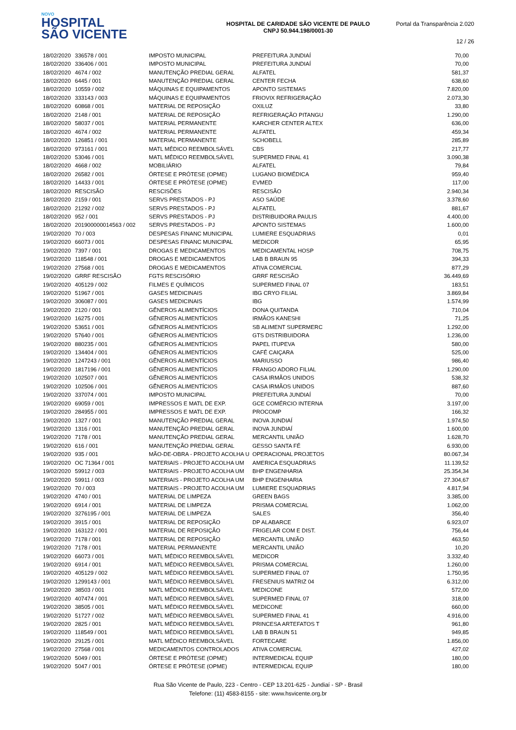NOVO
HOSPITAL
SÃO VICENTE
HOSPITAL DE CARIDADE SÃO VICENTE DE PAULO
CNPJ 50.944.198/0001-30
Portal da Transparência 2.020
12 / 26
| 18/02/2020 | 336578 / 001 | IMPOSTO MUNICIPAL | PREFEITURA JUNDIAÍ | 70,00 |
| 18/02/2020 | 336406 / 001 | IMPOSTO MUNICIPAL | PREFEITURA JUNDIAÍ | 70,00 |
| 18/02/2020 | 4674 / 002 | MANUTENÇÃO PREDIAL GERAL | ALFATEL | 581,37 |
| 18/02/2020 | 6445 / 001 | MANUTENÇÃO PREDIAL GERAL | CENTER FECHA | 638,60 |
| 18/02/2020 | 10559 / 002 | MÁQUINAS E EQUIPAMENTOS | APONTO SISTEMAS | 7.820,00 |
| 18/02/2020 | 333143 / 003 | MÁQUINAS E EQUIPAMENTOS | FRIOVIX REFRIGERAÇÃO | 2.073,30 |
| 18/02/2020 | 60868 / 001 | MATERIAL DE REPOSIÇÃO | OXILUZ | 33,80 |
| 18/02/2020 | 2148 / 001 | MATERIAL DE REPOSIÇÃO | REFRIGERAÇÃO PITANGU | 1.290,00 |
| 18/02/2020 | 58037 / 001 | MATERIAL PERMANENTE | KARCHER CENTER ALTEX | 636,00 |
| 18/02/2020 | 4674 / 002 | MATERIAL PERMANENTE | ALFATEL | 459,34 |
| 18/02/2020 | 126851 / 001 | MATERIAL PERMANENTE | SCHOBELL | 285,89 |
| 18/02/2020 | 973161 / 001 | MATL MÉDICO REEMBOLSÁVEL | CBS | 217,77 |
| 18/02/2020 | 53046 / 001 | MATL MÉDICO REEMBOLSÁVEL | SUPERMED FINAL 41 | 3.090,38 |
| 18/02/2020 | 4668 / 002 | MOBILIÁRIO | ALFATEL | 79,84 |
| 18/02/2020 | 26582 / 001 | ÓRTESE E PRÓTESE (OPME) | LUGANO BIOMÉDICA | 959,40 |
| 18/02/2020 | 14433 / 001 | ÓRTESE E PRÓTESE (OPME) | EVMED | 117,00 |
| 18/02/2020 | RESCISÃO | RESCISÕES | RESCISÃO | 2.940,34 |
| 18/02/2020 | 2159 / 001 | SERVS PRESTADOS - PJ | ASO SAÚDE | 3.378,60 |
| 18/02/2020 | 21292 / 002 | SERVS PRESTADOS - PJ | ALFATEL | 881,67 |
| 18/02/2020 | 952 / 001 | SERVS PRESTADOS - PJ | DISTRIBUIDORA PAULIS | 4.400,00 |
| 18/02/2020 | 201900000014563 / 002 | SERVS PRESTADOS - PJ | APONTO SISTEMAS | 1.600,00 |
| 19/02/2020 | 70 / 003 | DESPESAS FINANC MUNICIPAL | LUMIERE ESQUADRIAS | 0,01 |
| 19/02/2020 | 66073 / 001 | DESPESAS FINANC MUNICIPAL | MEDICOR | 65,95 |
| 19/02/2020 | 7397 / 001 | DROGAS E MEDICAMENTOS | MEDICAMENTAL HOSP | 708,75 |
| 19/02/2020 | 118548 / 001 | DROGAS E MEDICAMENTOS | LAB B BRAUN 95 | 394,33 |
| 19/02/2020 | 27568 / 001 | DROGAS E MEDICAMENTOS | ATIVA COMERCIAL | 877,29 |
| 19/02/2020 | GRRF RESCISÃO | FGTS RESCISÓRIO | GRRF RESCISÃO | 36.449,69 |
| 19/02/2020 | 405129 / 002 | FILMES E QUÍMICOS | SUPERMED FINAL 07 | 183,51 |
| 19/02/2020 | 51967 / 001 | GASES MEDICINAIS | IBG CRYO FILIAL | 3.869,84 |
| 19/02/2020 | 306087 / 001 | GASES MEDICINAIS | IBG | 1.574,99 |
| 19/02/2020 | 2120 / 001 | GÊNEROS ALIMENTÍCIOS | DONA QUITANDA | 710,04 |
| 19/02/2020 | 16275 / 001 | GÊNEROS ALIMENTÍCIOS | IRMÃOS KANESHI | 71,25 |
| 19/02/2020 | 53651 / 001 | GÊNEROS ALIMENTÍCIOS | SB ALIMENT SUPERMERC | 1.292,00 |
| 19/02/2020 | 57640 / 001 | GÊNEROS ALIMENTÍCIOS | GTS DISTRIBUIDORA | 1.236,00 |
| 19/02/2020 | 880235 / 001 | GÊNEROS ALIMENTÍCIOS | PAPEL ITUPEVA | 580,00 |
| 19/02/2020 | 134404 / 001 | GÊNEROS ALIMENTÍCIOS | CAFÉ CAIÇARA | 525,00 |
| 19/02/2020 | 1247243 / 001 | GÊNEROS ALIMENTÍCIOS | MARIUSSO | 986,40 |
| 19/02/2020 | 1817196 / 001 | GÊNEROS ALIMENTÍCIOS | FRANGO ADORO FILIAL | 1.290,00 |
| 19/02/2020 | 102507 / 001 | GÊNEROS ALIMENTÍCIOS | CASA IRMÃOS UNIDOS | 538,32 |
| 19/02/2020 | 102506 / 001 | GÊNEROS ALIMENTÍCIOS | CASA IRMÃOS UNIDOS | 887,60 |
| 19/02/2020 | 337074 / 001 | IMPOSTO MUNICIPAL | PREFEITURA JUNDIAÍ | 70,00 |
| 19/02/2020 | 69059 / 001 | IMPRESSOS E MATL DE EXP. | GCE COMÉRCIO INTERNA | 3.197,00 |
| 19/02/2020 | 284955 / 001 | IMPRESSOS E MATL DE EXP. | PROCOMP | 166,32 |
| 19/02/2020 | 1327 / 001 | MANUTENÇÃO PREDIAL GERAL | INOVA JUNDIAÍ | 1.974,50 |
| 19/02/2020 | 1316 / 001 | MANUTENÇÃO PREDIAL GERAL | INOVA JUNDIAÍ | 1.600,00 |
| 19/02/2020 | 7178 / 001 | MANUTENÇÃO PREDIAL GERAL | MERCANTIL UNIÃO | 1.628,70 |
| 19/02/2020 | 616 / 001 | MANUTENÇÃO PREDIAL GERAL | GESSO SANTA FÉ | 6.930,00 |
| 19/02/2020 | 935 / 001 | MÃO-DE-OBRA - PROJETO ACOLHA U | OPERACIONAL PROJETOS | 80.067,34 |
| 19/02/2020 | OC 71364 / 001 | MATERIAIS - PROJETO ACOLHA UM | AMERICA ESQUADRIAS | 11.139,52 |
| 19/02/2020 | 59912 / 003 | MATERIAIS - PROJETO ACOLHA UM | BHP ENGENHARIA | 25.354,34 |
| 19/02/2020 | 59911 / 003 | MATERIAIS - PROJETO ACOLHA UM | BHP ENGENHARIA | 27.304,67 |
| 19/02/2020 | 70 / 003 | MATERIAIS - PROJETO ACOLHA UM | LUMIERE ESQUADRIAS | 4.817,94 |
| 19/02/2020 | 4740 / 001 | MATERIAL DE LIMPEZA | GREEN BAGS | 3.385,00 |
| 19/02/2020 | 6914 / 001 | MATERIAL DE LIMPEZA | PRISMA COMERCIAL | 1.062,00 |
| 19/02/2020 | 3276195 / 001 | MATERIAL DE LIMPEZA | SALES | 356,40 |
| 19/02/2020 | 3915 / 001 | MATERIAL DE REPOSIÇÃO | DP ALABARCE | 6.923,07 |
| 19/02/2020 | 163122 / 001 | MATERIAL DE REPOSIÇÃO | FRIGELAR COM E DIST. | 756,44 |
| 19/02/2020 | 7178 / 001 | MATERIAL DE REPOSIÇÃO | MERCANTIL UNIÃO | 463,50 |
| 19/02/2020 | 7178 / 001 | MATERIAL PERMANENTE | MERCANTIL UNIÃO | 10,20 |
| 19/02/2020 | 66073 / 001 | MATL MÉDICO REEMBOLSÁVEL | MEDICOR | 3.332,40 |
| 19/02/2020 | 6914 / 001 | MATL MÉDICO REEMBOLSÁVEL | PRISMA COMERCIAL | 1.260,00 |
| 19/02/2020 | 405129 / 002 | MATL MÉDICO REEMBOLSÁVEL | SUPERMED FINAL 07 | 1.750,95 |
| 19/02/2020 | 1299143 / 001 | MATL MÉDICO REEMBOLSÁVEL | FRESENIUS MATRIZ 04 | 6.312,00 |
| 19/02/2020 | 38503 / 001 | MATL MÉDICO REEMBOLSÁVEL | MEDICONE | 572,00 |
| 19/02/2020 | 407474 / 001 | MATL MÉDICO REEMBOLSÁVEL | SUPERMED FINAL 07 | 318,00 |
| 19/02/2020 | 38505 / 001 | MATL MÉDICO REEMBOLSÁVEL | MEDICONE | 660,00 |
| 19/02/2020 | 51727 / 002 | MATL MÉDICO REEMBOLSÁVEL | SUPERMED FINAL 41 | 4.916,00 |
| 19/02/2020 | 2825 / 001 | MATL MÉDICO REEMBOLSÁVEL | PRINCESA ARTEFATOS T | 961,80 |
| 19/02/2020 | 118549 / 001 | MATL MÉDICO REEMBOLSÁVEL | LAB B BRAUN 51 | 949,85 |
| 19/02/2020 | 29125 / 001 | MATL MÉDICO REEMBOLSÁVEL | FORTECARE | 1.856,00 |
| 19/02/2020 | 27568 / 001 | MEDICAMENTOS CONTROLADOS | ATIVA COMERCIAL | 427,02 |
| 19/02/2020 | 5049 / 001 | ÓRTESE E PRÓTESE (OPME) | INTERMEDICAL EQUIP | 180,00 |
| 19/02/2020 | 5047 / 001 | ÓRTESE E PRÓTESE (OPME) | INTERMEDICAL EQUIP | 180,00 |
Rua São Vicente de Paulo, 223 - Centro - CEP 13.201-625 - Jundiaí - SP - Brasil
Telefone: (11) 4583-8155 - site: www.hsvicente.org.br